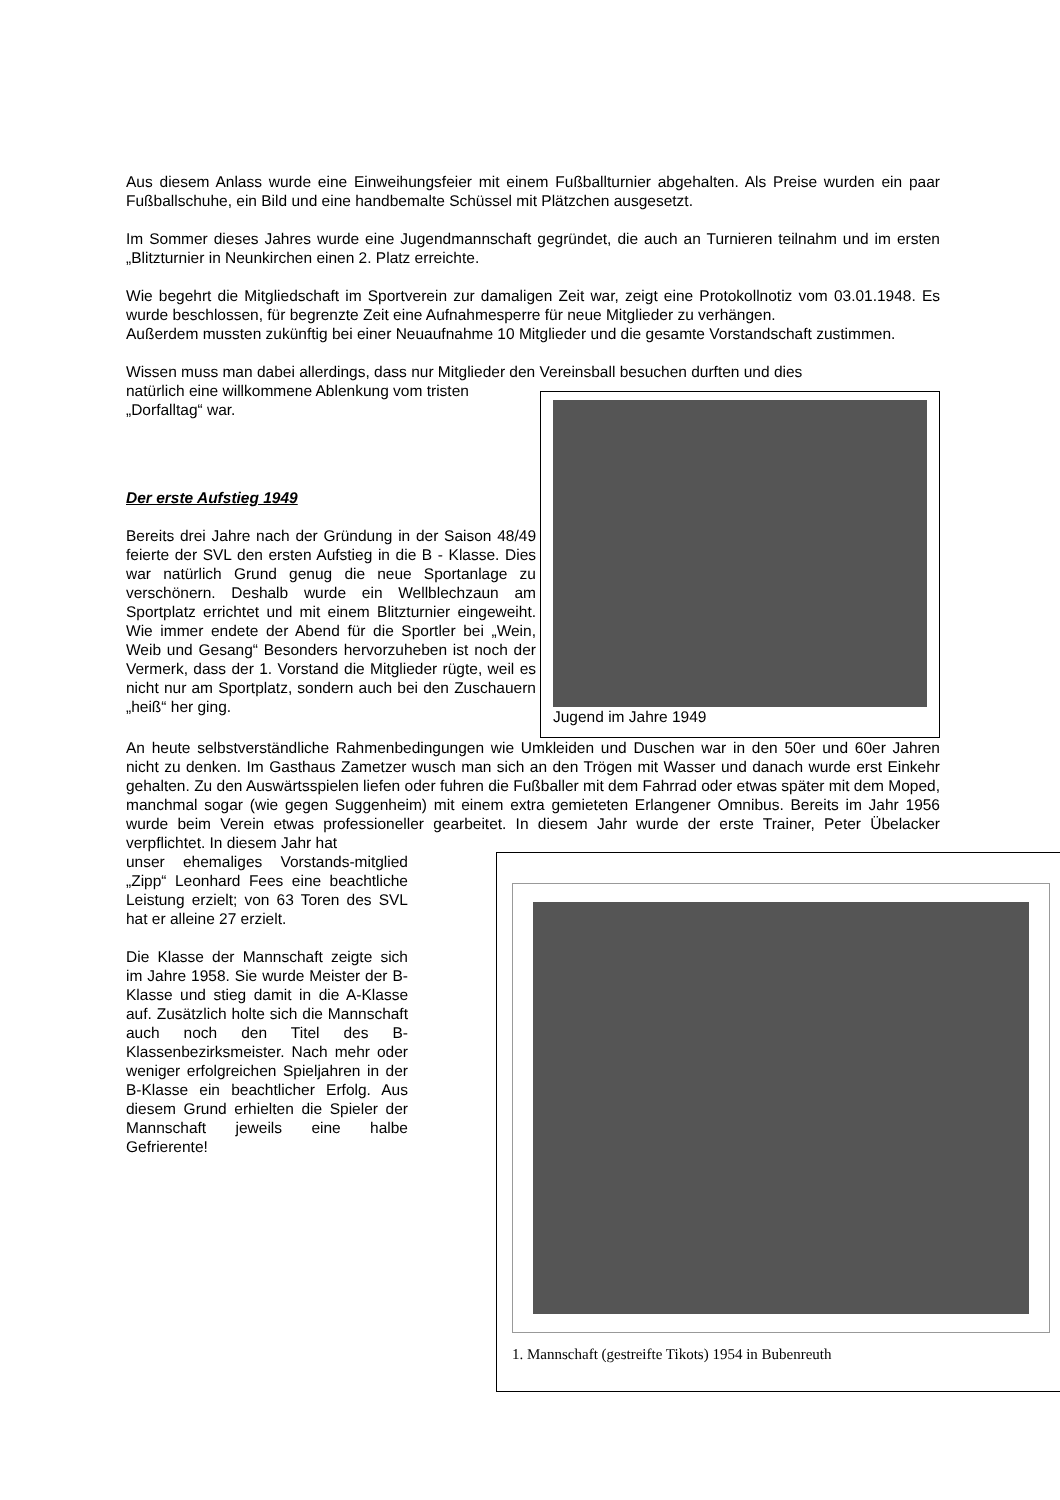Aus diesem Anlass wurde eine Einweihungsfeier mit einem Fußballturnier abgehalten. Als Preise wurden ein paar Fußballschuhe, ein Bild und eine handbemalte Schüssel mit Plätzchen ausgesetzt.
Im Sommer dieses Jahres wurde eine Jugendmannschaft gegründet, die auch an Turnieren teilnahm und im ersten „Blitzturnier in Neunkirchen einen 2. Platz erreichte.
Wie begehrt die Mitgliedschaft im Sportverein zur damaligen Zeit war, zeigt eine Protokollnotiz vom 03.01.1948. Es wurde beschlossen, für begrenzte Zeit eine Aufnahmesperre für neue Mitglieder zu verhängen.
Außerdem mussten zukünftig bei einer Neuaufnahme 10 Mitglieder und die gesamte Vorstandschaft zustimmen.
Wissen muss man dabei allerdings, dass nur Mitglieder den Vereinsball besuchen durften und dies
natürlich eine willkommene Ablenkung vom tristen „Dorfalltag“ war.
Der erste Aufstieg 1949
Bereits drei Jahre nach der Gründung in der Saison 48/49 feierte der SVL den ersten Aufstieg in die B - Klasse. Dies war natürlich Grund genug die neue Sportanlage zu verschönern. Deshalb wurde ein Wellblechzaun am Sportplatz errichtet und mit einem Blitzturnier eingeweiht. Wie immer endete der Abend für die Sportler bei „Wein, Weib und Gesang“ Besonders hervorzuheben ist noch der Vermerk, dass der 1. Vorstand die Mitglieder rügte, weil es nicht nur am Sportplatz, sondern auch bei den Zuschauern „heiß“ her ging.
Jugend im Jahre 1949
An heute selbstverständliche Rahmenbedingungen wie Umkleiden und Duschen war in den 50er und 60er Jahren nicht zu denken. Im Gasthaus Zametzer wusch man sich an den Trögen mit Wasser und danach wurde erst Einkehr gehalten. Zu den Auswärtsspielen liefen oder fuhren die Fußballer mit dem Fahrrad oder etwas später mit dem Moped, manchmal sogar (wie gegen Suggenheim) mit einem extra gemieteten Erlangener Omnibus. Bereits im Jahr 1956 wurde beim Verein etwas professioneller gearbeitet. In diesem Jahr wurde der erste Trainer, Peter Übelacker verpflichtet. In diesem Jahr hat
unser ehemaliges Vorstands-mitglied „Zipp“ Leonhard Fees eine beachtliche Leistung erzielt; von 63 Toren des SVL hat er alleine 27 erzielt.
Die Klasse der Mannschaft zeigte sich im Jahre 1958. Sie wurde Meister der B-Klasse und stieg damit in die A-Klasse auf. Zusätzlich holte sich die Mannschaft auch noch den Titel des B-Klassenbezirksmeister. Nach mehr oder weniger erfolgreichen Spieljahren in der B-Klasse ein beachtlicher Erfolg. Aus diesem Grund erhielten die Spieler der Mannschaft jeweils eine halbe Gefrierente!
1. Mannschaft (gestreifte Tikots) 1954 in Bubenreuth